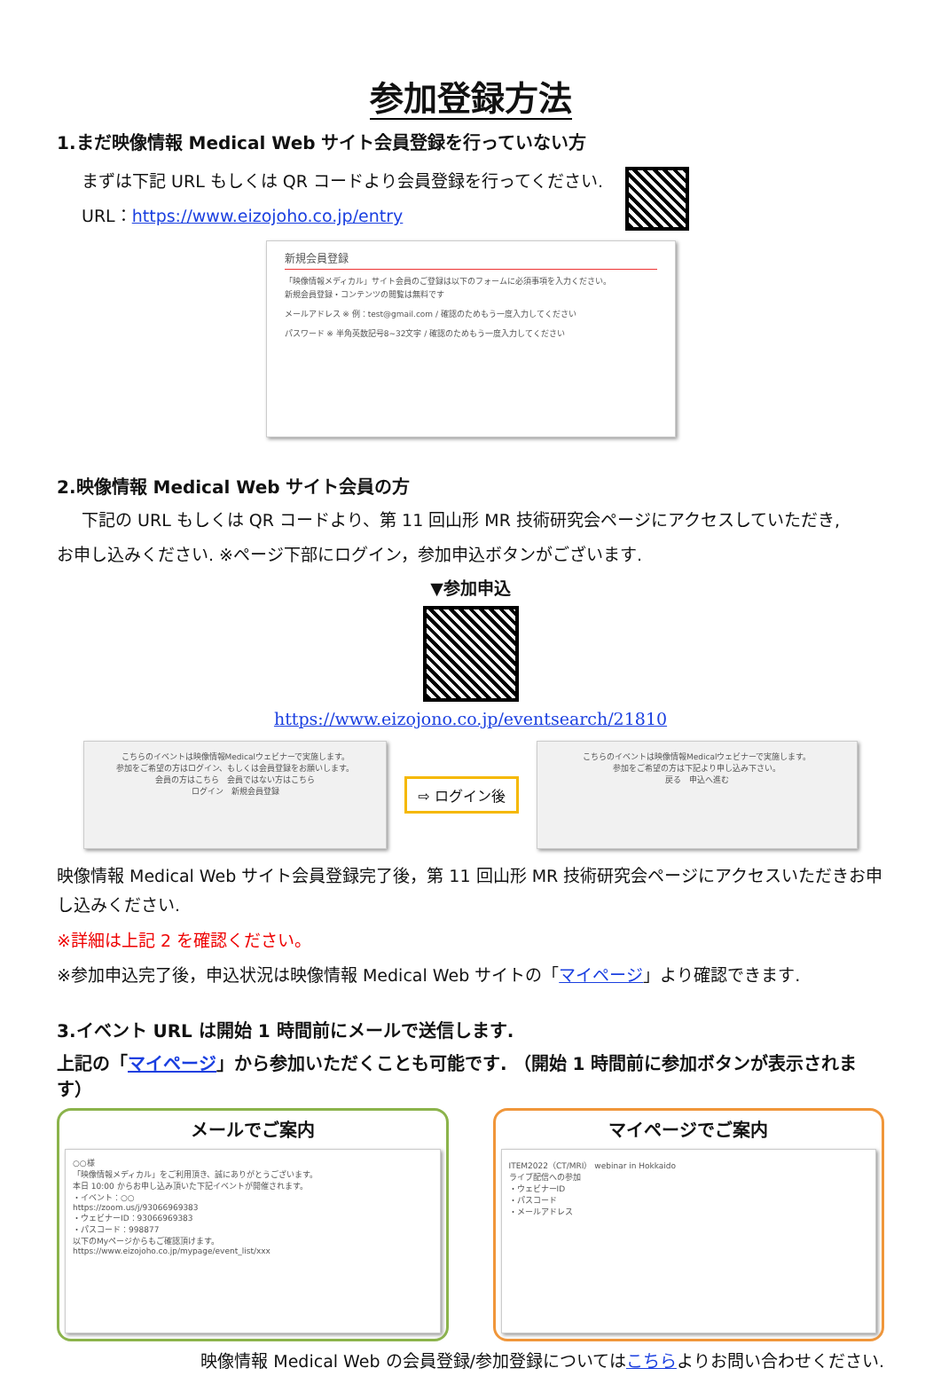参加登録方法
1.まだ映像情報 Medical Web サイト会員登録を行っていない方
まずは下記 URL もしくは QR コードより会員登録を行ってください.
URL：https://www.eizojoho.co.jp/entry
新規会員登録
「映像情報メディカル」サイト会員のご登録は以下のフォームに必須事項を入力ください。
新規会員登録・コンテンツの閲覧は無料です
メールアドレス ※ 例：test@gmail.com / 確認のためもう一度入力してください
パスワード ※ 半角英数記号8~32文字 / 確認のためもう一度入力してください
2.映像情報 Medical Web サイト会員の方
下記の URL もしくは QR コードより、第 11 回山形 MR 技術研究会ページにアクセスしていただき,
お申し込みください. ※ページ下部にログイン，参加申込ボタンがございます.
▼参加申込
https://www.eizojono.co.jp/eventsearch/21810
こちらのイベントは映像情報Medicalウェビナーで実施します。
参加をご希望の方はログイン、もしくは会員登録をお願いします。
会員の方はこちら　会員ではない方はこちら
ログイン　新規会員登録
⇨ ログイン後
こちらのイベントは映像情報Medicalウェビナーで実施します。
参加をご希望の方は下記より申し込み下さい。
戻る　申込へ進む
映像情報 Medical Web サイト会員登録完了後，第 11 回山形 MR 技術研究会ページにアクセスいただきお申し込みください.
※詳細は上記 2 を確認ください。
※参加申込完了後，申込状況は映像情報 Medical Web サイトの「マイページ」より確認できます.
3.イベント URL は開始 1 時間前にメールで送信します.
上記の「マイページ」から参加いただくことも可能です. （開始 1 時間前に参加ボタンが表示されます）
メールでご案内
○○様
「映像情報メディカル」をご利用頂き、誠にありがとうございます。
本日 10:00 からお申し込み頂いた下記イベントが開催されます。
・イベント：○○
https://zoom.us/j/93066969383
・ウェビナーID：93066969383
・パスコード：998877
以下のMyページからもご確認頂けます。
https://www.eizojoho.co.jp/mypage/event_list/xxx
マイページでご案内
ITEM2022（CT/MRI） webinar in Hokkaido
ライブ配信への参加
・ウェビナーID
・パスコード
・メールアドレス
映像情報 Medical Web の会員登録/参加登録についてはこちらよりお問い合わせください.